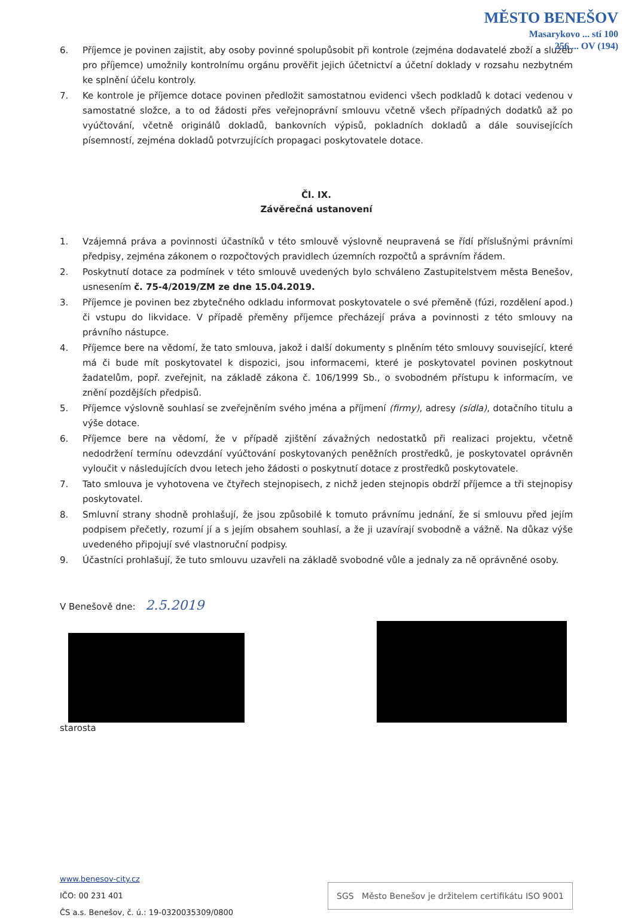MĚSTO BENEŠOV
Masarykovo ... stí 100
256 ... OV (194)
6. Příjemce je povinen zajistit, aby osoby povinné spolupůsobit při kontrole (zejména dodavatelé zboží a služeb pro příjemce) umožnily kontrolnímu orgánu prověřit jejich účetnictví a účetní doklady v rozsahu nezbytném ke splnění účelu kontroly.
7. Ke kontrole je příjemce dotace povinen předložit samostatnou evidenci všech podkladů k dotaci vedenou v samostatné složce, a to od žádosti přes veřejnoprávní smlouvu včetně všech případných dodatků až po vyúčtování, včetně originálů dokladů, bankovních výpisů, pokladních dokladů a dále souvisejících písemností, zejména dokladů potvrzujících propagaci poskytovatele dotace.
Čl. IX.
Závěrečná ustanovení
1. Vzájemná práva a povinnosti účastníků v této smlouvě výslovně neupravená se řídí příslušnými právními předpisy, zejména zákonem o rozpočtových pravidlech územních rozpočtů a správním řádem.
2. Poskytnutí dotace za podmínek v této smlouvě uvedených bylo schváleno Zastupitelstvem města Benešov, usnesením č. 75-4/2019/ZM ze dne 15.04.2019.
3. Příjemce je povinen bez zbytečného odkladu informovat poskytovatele o své přeměně (fúzi, rozdělení apod.) či vstupu do likvidace. V případě přeměny příjemce přecházejí práva a povinnosti z této smlouvy na právního nástupce.
4. Příjemce bere na vědomí, že tato smlouva, jakož i další dokumenty s plněním této smlouvy související, které má či bude mít poskytovatel k dispozici, jsou informacemi, které je poskytovatel povinen poskytnout žadatelům, popř. zveřejnit, na základě zákona č. 106/1999 Sb., o svobodném přístupu k informacím, ve znění pozdějších předpisů.
5. Příjemce výslovně souhlasí se zveřejněním svého jména a příjmení (firmy), adresy (sídla), dotačního titulu a výše dotace.
6. Příjemce bere na vědomí, že v případě zjištění závažných nedostatků při realizaci projektu, včetně nedodržení termínu odevzdání vyúčtování poskytovaných peněžních prostředků, je poskytovatel oprávněn vyloučit v následujících dvou letech jeho žádosti o poskytnutí dotace z prostředků poskytovatele.
7. Tato smlouva je vyhotovena ve čtyřech stejnopisech, z nichž jeden stejnopis obdrží příjemce a tři stejnopisy poskytovatel.
8. Smluvní strany shodně prohlašují, že jsou způsobilé k tomuto právnímu jednání, že si smlouvu před jejím podpisem přečetly, rozumí jí a s jejím obsahem souhlasí, a že ji uzavírají svobodně a vážně. Na důkaz výše uvedeného připojují své vlastnoruční podpisy.
9. Účastníci prohlašují, že tuto smlouvu uzavřeli na základě svobodné vůle a jednaly za ně oprávněné osoby.
V Benešově dne: 2.5.2019
starosta
www.benesov-city.cz
IČO: 00 231 401
ČS a.s. Benešov, č. ú.: 19-0320035309/0800
SGS Město Benešov je držitelem certifikátu ISO 9001